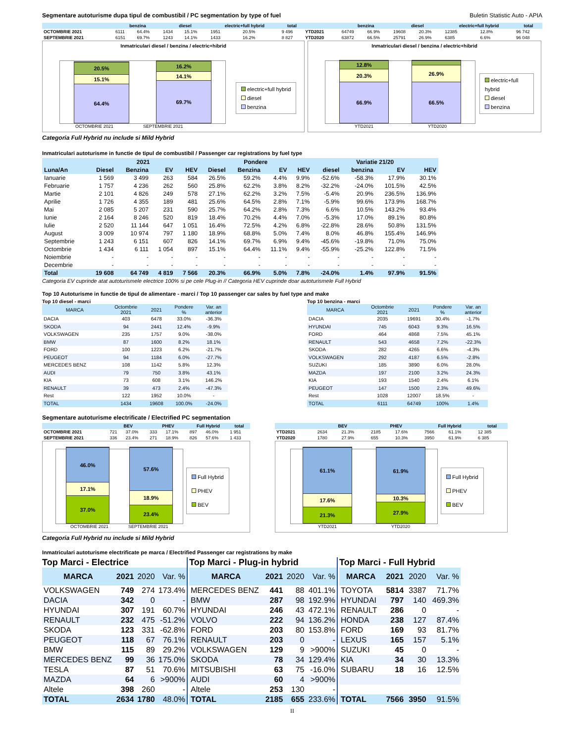Segmentare autoturisme dupa tipul de combustibil / PC segmentation by type of fuel Buletin Statistic Auto - APIA
| | benzina | | diesel | | electric+full hybrid | | total | | benzina | | diesel | | electric+full hybrid | | total |
| --- | --- | --- | --- | --- | --- | --- | --- | --- | --- | --- | --- | --- | --- | --- | --- |
| OCTOMBRIE 2021 | 6111 | 64.4% | 1434 | 15.1% | 1951 | 20.5% | 9 496 | YTD2021 | 64749 | 66.9% | 19608 | 20.3% | 12385 | 12.8% | 96 742 |
| SEPTEMBRIE 2021 | 6151 | 69.7% | 1243 | 14.1% | 1433 | 16.2% | 8 827 | YTD2020 | 63872 | 66.5% | 25791 | 26.9% | 6385 | 6.6% | 96 048 |
Inmatriculari diesel / benzina / electric+hibrid
20.5%
15.1%
64.4%
16.2%
14.1%
69.7%
OCTOMBRIE 2021 SEPTEMBRIE 2021
electric+full hybrid
diesel
benzina
Inmatriculari diesel / benzina / electric+hibrid
12.8%
20.3%
66.9%
26.9%
66.5%
YTD2021 YTD2020
electric+full hybrid
diesel
benzina
Categoria Full Hybrid nu include si Mild Hybrid
Inmatriculari autoturisme in functie de tipul de combustibil / Passenger car registrations by fuel type
| | 2021 | | | | Pondere | | | | Variatie 21/20 | | | |
| --- | --- | --- | --- | --- | --- | --- | --- | --- | --- | --- | --- | --- |
| Luna/An | Diesel | Benzina | EV | HEV | Diesel | Benzina | EV | HEV | diesel | benzina | EV | HEV |
| Ianuarie | 1 569 | 3 499 | 263 | 584 | 26.5% | 59.2% | 4.4% | 9.9% | -52.6% | -58.3% | 17.9% | 30.1% |
| Februarie | 1 757 | 4 236 | 262 | 560 | 25.8% | 62.2% | 3.8% | 8.2% | -32.2% | -24.0% | 101.5% | 42.5% |
| Martie | 2 101 | 4 826 | 249 | 578 | 27.1% | 62.2% | 3.2% | 7.5% | -5.4% | 20.9% | 236.5% | 136.9% |
| Aprilie | 1 726 | 4 355 | 189 | 481 | 25.6% | 64.5% | 2.8% | 7.1% | -5.9% | 99.6% | 173.9% | 168.7% |
| Mai | 2 085 | 5 207 | 231 | 590 | 25.7% | 64.2% | 2.8% | 7.3% | 6.6% | 10.5% | 143.2% | 93.4% |
| Iunie | 2 164 | 8 246 | 520 | 819 | 18.4% | 70.2% | 4.4% | 7.0% | -5.3% | 17.0% | 89.1% | 80.8% |
| Iulie | 2 520 | 11 144 | 647 | 1 051 | 16.4% | 72.5% | 4.2% | 6.8% | -22.8% | 28.6% | 50.8% | 131.5% |
| August | 3 009 | 10 974 | 797 | 1 180 | 18.9% | 68.8% | 5.0% | 7.4% | 8.0% | 46.8% | 155.4% | 146.9% |
| Septembrie | 1 243 | 6 151 | 607 | 826 | 14.1% | 69.7% | 6.9% | 9.4% | -45.6% | -19.8% | 71.0% | 75.0% |
| Octombrie | 1 434 | 6 111 | 1 054 | 897 | 15.1% | 64.4% | 11.1% | 9.4% | -55.9% | -25.2% | 122.8% | 71.5% |
| Noiembrie | - | - | - | - | - | - | - | - | - | - | - | - |
| Decembrie | - | - | - | - | - | - | - | - | - | - | - | - |
| Total | 19 608 | 64 749 | 4 819 | 7 566 | 20.3% | 66.9% | 5.0% | 7.8% | -24.0% | 1.4% | 97.9% | 91.5% |
Categoria EV cuprinde atat autoturismele electrice 100% si pe cele Plug-in // Categoria HEV cuprinde doar autoturismele Full Hybrid
Top 10 Autoturisme in functie de tipul de alimentare - marci / Top 10 passenger car sales by fuel type and make
Top 10 diesel - marci
| MARCA | Octombrie 2021 | 2021 | Pondere % | Var. an anterior |
| --- | --- | --- | --- | --- |
| DACIA | 403 | 6478 | 33.0% | -36.3% |
| SKODA | 94 | 2441 | 12.4% | -9.9% |
| VOLKSWAGEN | 235 | 1757 | 9.0% | -38.0% |
| BMW | 87 | 1600 | 8.2% | 18.1% |
| FORD | 100 | 1223 | 6.2% | -21.7% |
| PEUGEOT | 94 | 1184 | 6.0% | -27.7% |
| MERCEDES BENZ | 108 | 1142 | 5.8% | 12.3% |
| AUDI | 79 | 750 | 3.8% | 43.1% |
| KIA | 73 | 608 | 3.1% | 146.2% |
| RENAULT | 39 | 473 | 2.4% | -47.3% |
| Rest | 122 | 1952 | 10.0% | - |
| TOTAL | 1434 | 19608 | 100.0% | -24.0% |
Top 10 benzina - marci
| MARCA | Octombrie 2021 | 2021 | Pondere % | Var. an anterior |
| --- | --- | --- | --- | --- |
| DACIA | 2035 | 19691 | 30.4% | -1.7% |
| HYUNDAI | 745 | 6043 | 9.3% | 16.5% |
| FORD | 464 | 4868 | 7.5% | 45.1% |
| RENAULT | 543 | 4658 | 7.2% | -22.3% |
| SKODA | 282 | 4265 | 6.6% | -4.3% |
| VOLKSWAGEN | 292 | 4187 | 6.5% | -2.8% |
| SUZUKI | 185 | 3890 | 6.0% | 28.0% |
| MAZDA | 197 | 2100 | 3.2% | 24.3% |
| KIA | 193 | 1540 | 2.4% | 6.1% |
| PEUGEOT | 147 | 1500 | 2.3% | 49.6% |
| Rest | 1028 | 12007 | 18.5% | - |
| TOTAL | 6111 | 64749 | 100% | 1.4% |
Segmentare autoturisme electrificate / Electrified PC segmentation
| | BEV | | PHEV | | Full Hybrid | | total |
| --- | --- | --- | --- | --- | --- | --- | --- |
| OCTOMBRIE 2021 | 721 | 37.0% | 333 | 17.1% | 897 | 46.0% | 1 951 |
| SEPTEMBRIE 2021 | 336 | 23.4% | 271 | 18.9% | 826 | 57.6% | 1 433 |
46.0%
17.1%
37.0%
57.6%
18.9%
23.4%
OCTOMBRIE 2021 SEPTEMBRIE 2021
Full Hybrid
PHEV
BEV
| | BEV | | PHEV | | Full Hybrid | | total |
| --- | --- | --- | --- | --- | --- | --- | --- |
| YTD2021 | 2634 | 21.3% | 2185 | 17.6% | 7566 | 61.1% | 12 385 |
| YTD2020 | 1780 | 27.9% | 655 | 10.3% | 3950 | 61.9% | 6 385 |
61.1%
17.6%
21.3%
61.9%
10.3%
27.9%
YTD2021 YTD2020
Full Hybrid
PHEV
BEV
Categoria Full Hybrid nu include si Mild Hybrid
Inmatriculari autoturisme electrificate pe marca / Electrified Passenger car registrations by make
Top Marci - Electrice
| MARCA | 2021 | 2020 | Var. % |
| --- | --- | --- | --- |
| VOLKSWAGEN | 749 | 274 | 173.4% |
| DACIA | 342 | 0 | - |
| HYUNDAI | 307 | 191 | 60.7% |
| RENAULT | 232 | 475 | -51.2% |
| SKODA | 123 | 331 | -62.8% |
| PEUGEOT | 118 | 67 | 76.1% |
| BMW | 115 | 89 | 29.2% |
| MERCEDES BENZ | 99 | 36 | 175.0% |
| TESLA | 87 | 51 | 70.6% |
| MAZDA | 64 | 6 | >900% |
| Altele | 398 | 260 | - |
| TOTAL | 2634 | 1780 | 48.0% |
Top Marci - Plug-in hybrid
| MARCA | 2021 | 2020 | Var. % |
| --- | --- | --- | --- |
| MERCEDES BENZ | 441 | 88 | 401.1% |
| BMW | 287 | 98 | 192.9% |
| HYUNDAI | 246 | 43 | 472.1% |
| VOLVO | 222 | 94 | 136.2% |
| FORD | 203 | 80 | 153.8% |
| RENAULT | 203 | 0 | - |
| VOLKSWAGEN | 129 | 9 | >900% |
| SKODA | 78 | 34 | 129.4% |
| MITSUBISHI | 63 | 75 | -16.0% |
| AUDI | 60 | 4 | >900% |
| Altele | 253 | 130 | - |
| TOTAL | 2185 | 655 | 233.6% |
Top Marci - Full Hybrid
| MARCA | 2021 | 2020 | Var. % |
| --- | --- | --- | --- |
| TOYOTA | 5814 | 3387 | 71.7% |
| HYUNDAI | 797 | 140 | 469.3% |
| RENAULT | 286 | 0 | - |
| HONDA | 238 | 127 | 87.4% |
| FORD | 169 | 93 | 81.7% |
| LEXUS | 165 | 157 | 5.1% |
| SUZUKI | 45 | 0 | - |
| KIA | 34 | 30 | 13.3% |
| SUBARU | 18 | 16 | 12.5% |
| TOTAL | 7566 | 3950 | 91.5% |
II